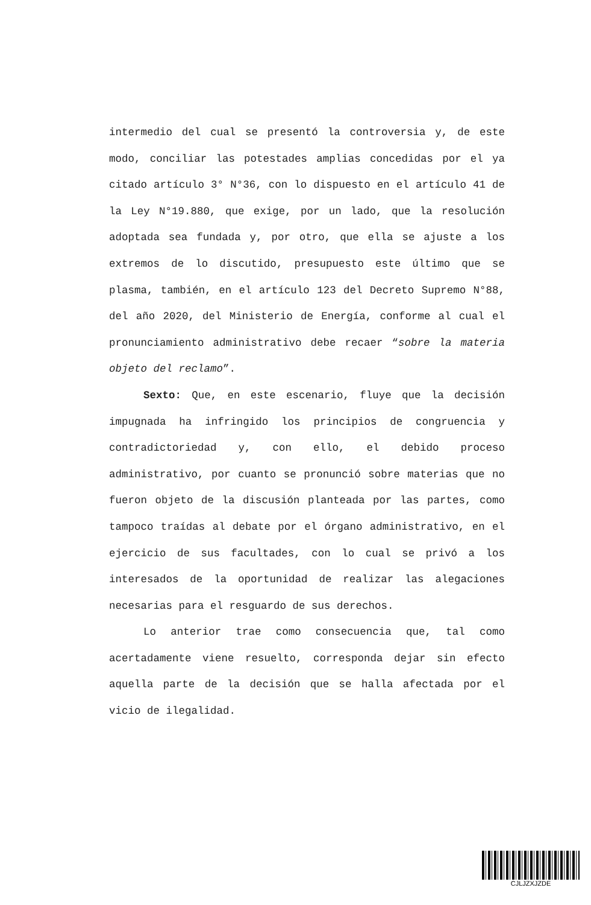intermedio del cual se presentó la controversia y, de este modo, conciliar las potestades amplias concedidas por el ya citado artículo 3° N°36, con lo dispuesto en el artículo 41 de la Ley N°19.880, que exige, por un lado, que la resolución adoptada sea fundada y, por otro, que ella se ajuste a los extremos de lo discutido, presupuesto este último que se plasma, también, en el artículo 123 del Decreto Supremo N°88, del año 2020, del Ministerio de Energía, conforme al cual el pronunciamiento administrativo debe recaer “sobre la materia objeto del reclamo”.
Sexto: Que, en este escenario, fluye que la decisión impugnada ha infringido los principios de congruencia y contradictoriedad y, con ello, el debido proceso administrativo, por cuanto se pronunció sobre materias que no fueron objeto de la discusión planteada por las partes, como tampoco traídas al debate por el órgano administrativo, en el ejercicio de sus facultades, con lo cual se privó a los interesados de la oportunidad de realizar las alegaciones necesarias para el resguardo de sus derechos.
Lo anterior trae como consecuencia que, tal como acertadamente viene resuelto, corresponda dejar sin efecto aquella parte de la decisión que se halla afectada por el vicio de ilegalidad.
CJLJZXJZDE